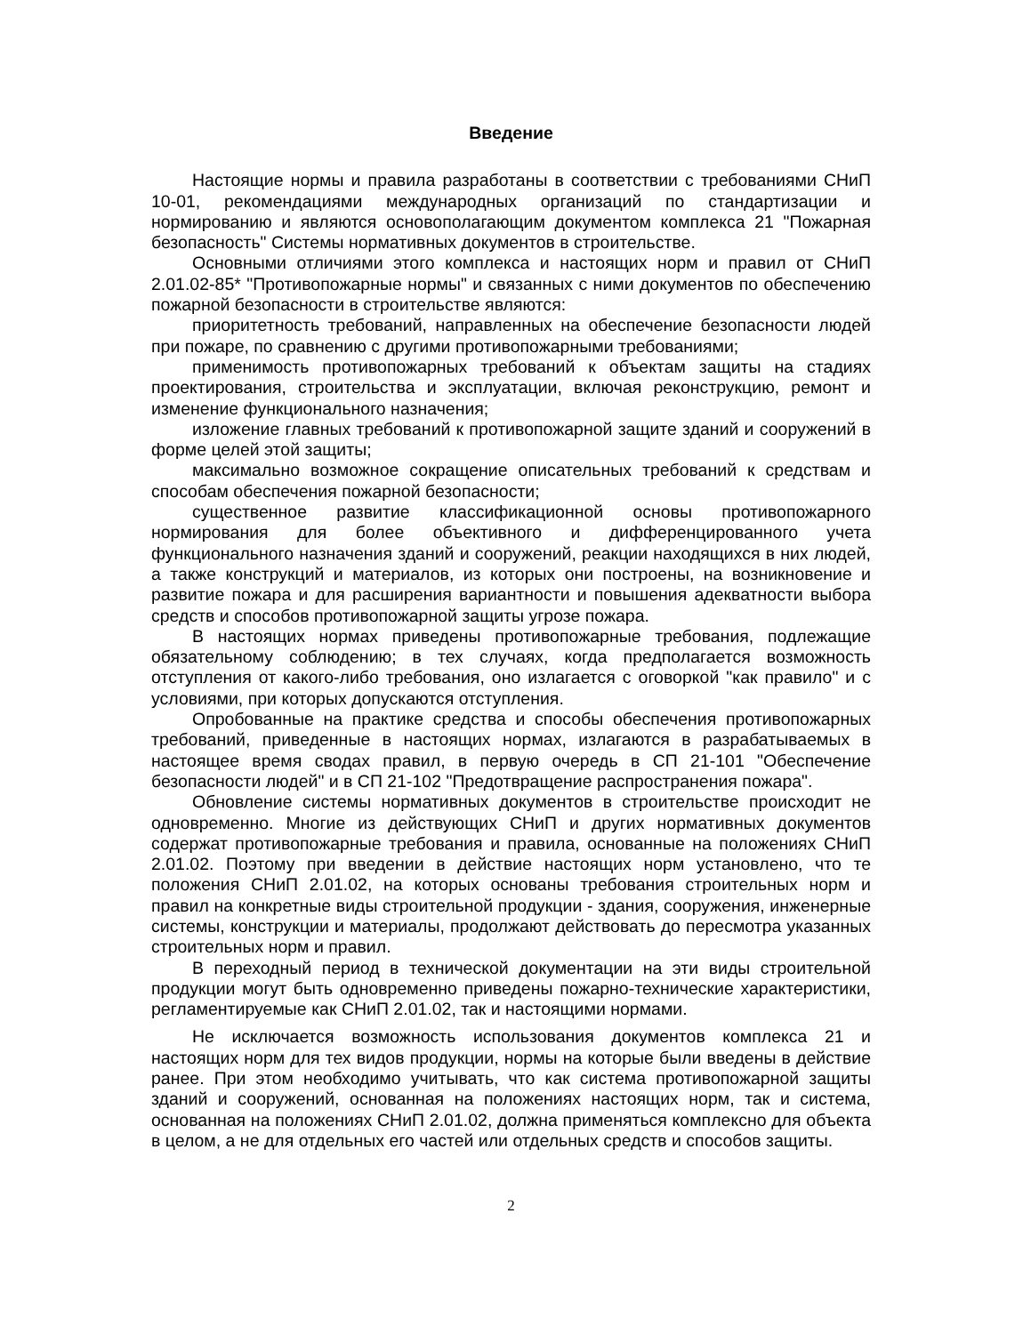Введение
Настоящие нормы и правила разработаны в соответствии с требованиями СНиП 10-01, рекомендациями международных организаций по стандартизации и нормированию и являются основополагающим документом комплекса 21 "Пожарная безопасность" Системы нормативных документов в строительстве.
Основными отличиями этого комплекса и настоящих норм и правил от СНиП 2.01.02-85* "Противопожарные нормы" и связанных с ними документов по обеспечению пожарной безопасности в строительстве являются:
приоритетность требований, направленных на обеспечение безопасности людей при пожаре, по сравнению с другими противопожарными требованиями;
применимость противопожарных требований к объектам защиты на стадиях проектирования, строительства и эксплуатации, включая реконструкцию, ремонт и изменение функционального назначения;
изложение главных требований к противопожарной защите зданий и сооружений в форме целей этой защиты;
максимально возможное сокращение описательных требований к средствам и способам обеспечения пожарной безопасности;
существенное развитие классификационной основы противопожарного нормирования для более объективного и дифференцированного учета функционального назначения зданий и сооружений, реакции находящихся в них людей, а также конструкций и материалов, из которых они построены, на возникновение и развитие пожара и для расширения вариантности и повышения адекватности выбора средств и способов противопожарной защиты угрозе пожара.
В настоящих нормах приведены противопожарные требования, подлежащие обязательному соблюдению; в тех случаях, когда предполагается возможность отступления от какого-либо требования, оно излагается с оговоркой "как правило" и с условиями, при которых допускаются отступления.
Опробованные на практике средства и способы обеспечения противопожарных требований, приведенные в настоящих нормах, излагаются в разрабатываемых в настоящее время сводах правил, в первую очередь в СП 21-101 "Обеспечение безопасности людей" и в СП 21-102 "Предотвращение распространения пожара".
Обновление системы нормативных документов в строительстве происходит не одновременно. Многие из действующих СНиП и других нормативных документов содержат противопожарные требования и правила, основанные на положениях СНиП 2.01.02. Поэтому при введении в действие настоящих норм установлено, что те положения СНиП 2.01.02, на которых основаны требования строительных норм и правил на конкретные виды строительной продукции - здания, сооружения, инженерные системы, конструкции и материалы, продолжают действовать до пересмотра указанных строительных норм и правил.
В переходный период в технической документации на эти виды строительной продукции могут быть одновременно приведены пожарно-технические характеристики, регламентируемые как СНиП 2.01.02, так и настоящими нормами.
Не исключается возможность использования документов комплекса 21 и настоящих норм для тех видов продукции, нормы на которые были введены в действие ранее. При этом необходимо учитывать, что как система противопожарной защиты зданий и сооружений, основанная на положениях настоящих норм, так и система, основанная на положениях СНиП 2.01.02, должна применяться комплексно для объекта в целом, а не для отдельных его частей или отдельных средств и способов защиты.
2